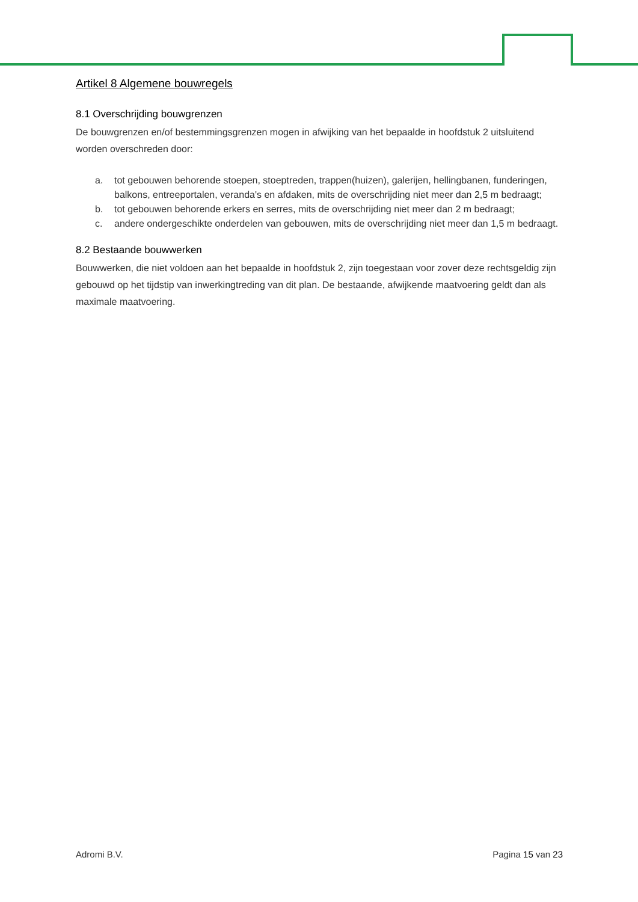Artikel 8 Algemene bouwregels
8.1 Overschrijding bouwgrenzen
De bouwgrenzen en/of bestemmingsgrenzen mogen in afwijking van het bepaalde in hoofdstuk 2 uitsluitend worden overschreden door:
a. tot gebouwen behorende stoepen, stoeptreden, trappen(huizen), galerijen, hellingbanen, funderingen, balkons, entreeportalen, veranda's en afdaken, mits de overschrijding niet meer dan 2,5 m bedraagt;
b. tot gebouwen behorende erkers en serres, mits de overschrijding niet meer dan 2 m bedraagt;
c. andere ondergeschikte onderdelen van gebouwen, mits de overschrijding niet meer dan 1,5 m bedraagt.
8.2 Bestaande bouwwerken
Bouwwerken, die niet voldoen aan het bepaalde in hoofdstuk 2, zijn toegestaan voor zover deze rechtsgeldig zijn gebouwd op het tijdstip van inwerkingtreding van dit plan. De bestaande, afwijkende maatvoering geldt dan als maximale maatvoering.
Adromi B.V. Pagina 15 van 23